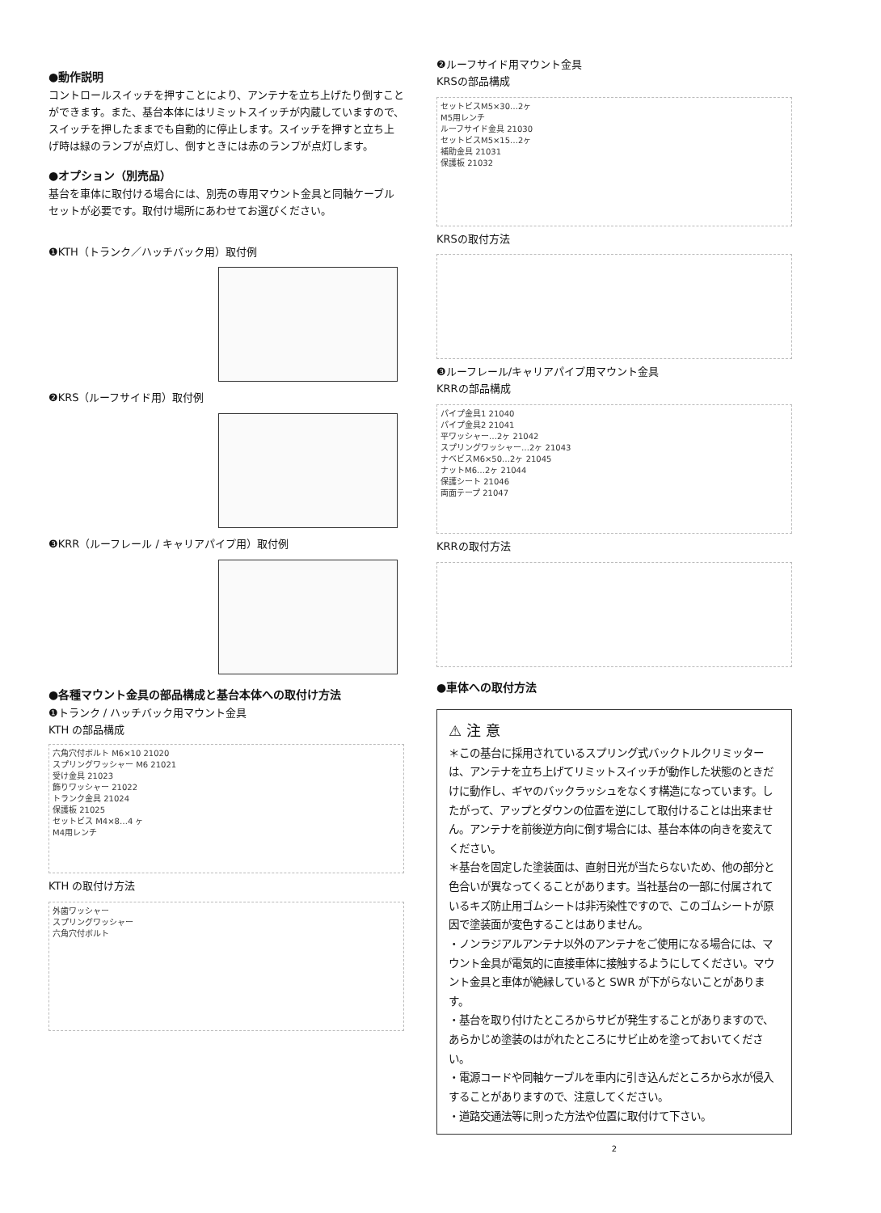●動作説明
コントロールスイッチを押すことにより、アンテナを立ち上げたり倒すことができます。また、基台本体にはリミットスイッチが内蔵していますので、スイッチを押したままでも自動的に停止します。スイッチを押すと立ち上げ時は緑のランプが点灯し、倒すときには赤のランプが点灯します。
●オプション（別売品）
基台を車体に取付ける場合には、別売の専用マウント金具と同軸ケーブルセットが必要です。取付け場所にあわせてお選びください。
❶KTH（トランク／ハッチバック用）取付例
❷KRS（ルーフサイド用）取付例
❸KRR（ルーフレール / キャリアパイプ用）取付例
●各種マウント金具の部品構成と基台本体への取付け方法
❶トランク / ハッチバック用マウント金具
KTH の部品構成
六角穴付ボルト M6×10 21020
スプリングワッシャー M6 21021
受け金具 21023
飾りワッシャー 21022
トランク金具 21024
保護板 21025
セットビス M4×8…4 ヶ
M4用レンチ
KTH の取付け方法
外歯ワッシャー
スプリングワッシャー
六角穴付ボルト
❷ルーフサイド用マウント金具
KRSの部品構成
セットビスM5×30…2ヶ
M5用レンチ
ルーフサイド金具 21030
セットビスM5×15…2ヶ
補助金具 21031
保護板 21032
KRSの取付方法
❸ルーフレール/キャリアパイプ用マウント金具
KRRの部品構成
パイプ金具1 21040
パイプ金具2 21041
平ワッシャー…2ヶ 21042
スプリングワッシャー…2ヶ 21043
ナベビスM6×50…2ヶ 21045
ナットM6…2ヶ 21044
保護シート 21046
両面テープ 21047
KRRの取付方法
●車体への取付方法
⚠ 注 意
＊この基台に採用されているスプリング式バックトルクリミッターは、アンテナを立ち上げてリミットスイッチが動作した状態のときだけに動作し、ギヤのバックラッシュをなくす構造になっています。したがって、アップとダウンの位置を逆にして取付けることは出来ません。アンテナを前後逆方向に倒す場合には、基台本体の向きを変えてください。
＊基台を固定した塗装面は、直射日光が当たらないため、他の部分と色合いが異なってくることがあります。当社基台の一部に付属されているキズ防止用ゴムシートは非汚染性ですので、このゴムシートが原因で塗装面が変色することはありません。
・ノンラジアルアンテナ以外のアンテナをご使用になる場合には、マウント金具が電気的に直接車体に接触するようにしてください。マウント金具と車体が絶縁していると SWR が下がらないことがあります。
・基台を取り付けたところからサビが発生することがありますので、あらかじめ塗装のはがれたところにサビ止めを塗っておいてください。
・電源コードや同軸ケーブルを車内に引き込んだところから水が侵入することがありますので、注意してください。
・道路交通法等に則った方法や位置に取付けて下さい。
2